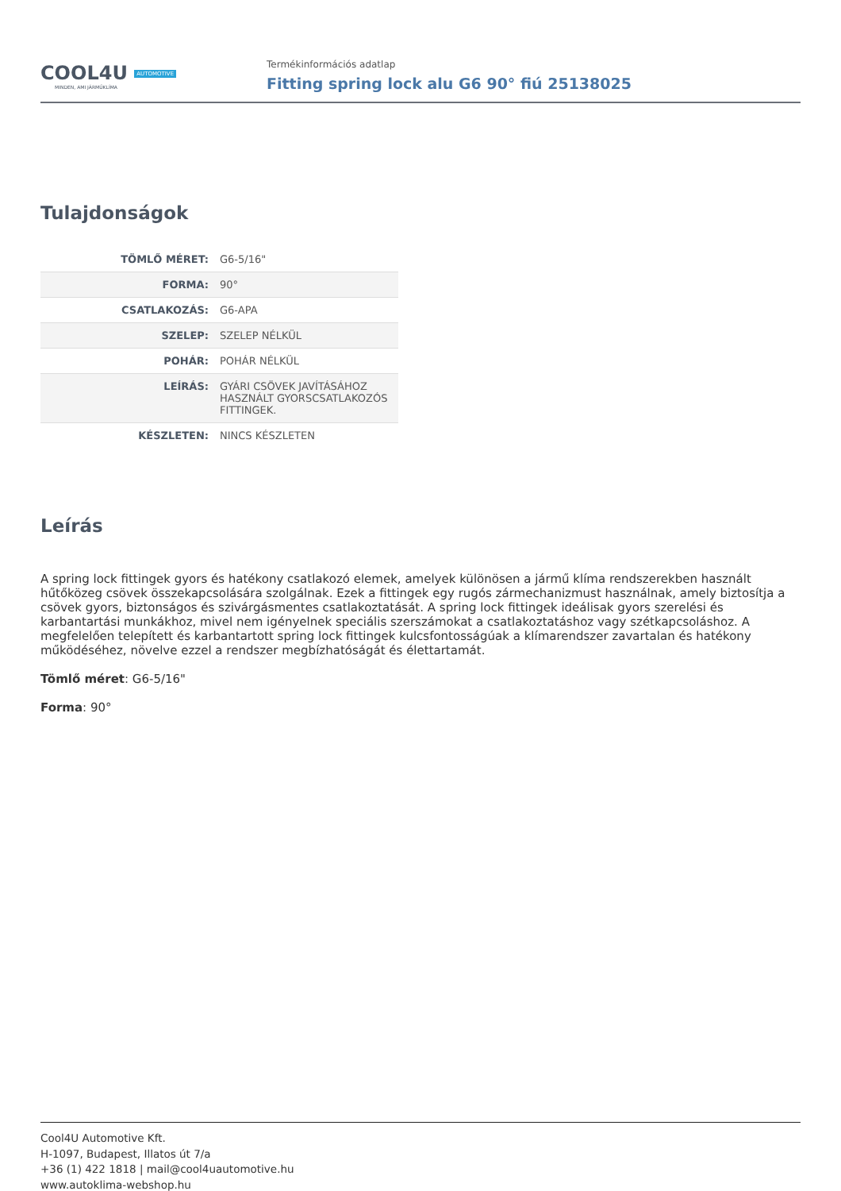COOL4U AUTOMOTIVE
MINDEN, AMI JÁRMŰKLÍMA
Termékinformációs adatlap
Fitting spring lock alu G6 90° fiú 25138025
Tulajdonságok
| TÖMLŐ MÉRET: | G6-5/16" |
| FORMA: | 90° |
| CSATLAKOZÁS: | G6-APA |
| SZELEP: | SZELEP NÉLKÜL |
| POHÁR: | POHÁR NÉLKÜL |
| LEÍRÁS: | GYÁRI CSÖVEK JAVÍTÁSÁHOZ HASZNÁLT GYORSCSATLAKOZÓS FITTINGEK. |
| KÉSZLETEN: | NINCS KÉSZLETEN |
Leírás
A spring lock fittingek gyors és hatékony csatlakozó elemek, amelyek különösen a jármű klíma rendszerekben használt hűtőközeg csövek összekapcsolására szolgálnak. Ezek a fittingek egy rugós zármechanizmust használnak, amely biztosítja a csövek gyors, biztonságos és szivárgásmentes csatlakoztatását. A spring lock fittingek ideálisak gyors szerelési és karbantartási munkákhoz, mivel nem igényelnek speciális szerszámokat a csatlakoztatáshoz vagy szétkapcsoláshoz. A megfelelően telepített és karbantartott spring lock fittingek kulcsfontosságúak a klímarendszer zavartalan és hatékony működéséhez, növelve ezzel a rendszer megbízhatóságát és élettartamát.
Tömlő méret: G6-5/16"
Forma: 90°
Cool4U Automotive Kft.
H-1097, Budapest, Illatos út 7/a
+36 (1) 422 1818 | mail@cool4uautomotive.hu
www.autoklima-webshop.hu